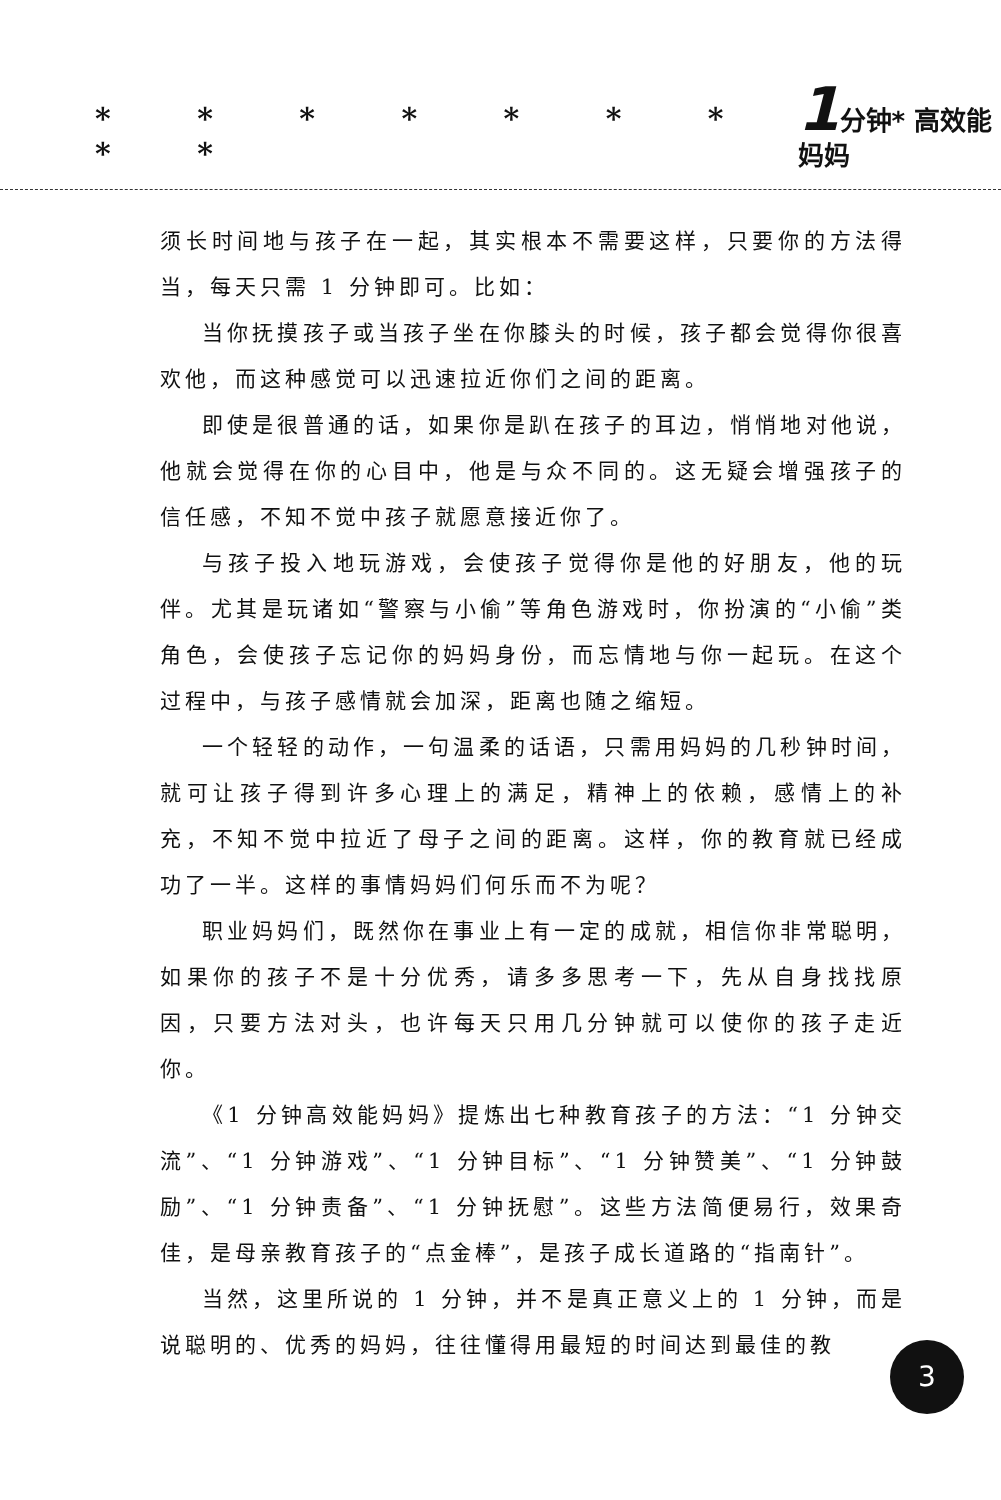* * * * * * * * * 1分钟* 高效能 妈妈
须长时间地与孩子在一起，其实根本不需要这样，只要你的方法得当，每天只需 1 分钟即可。比如：
当你抚摸孩子或当孩子坐在你膝头的时候，孩子都会觉得你很喜欢他，而这种感觉可以迅速拉近你们之间的距离。
即使是很普通的话，如果你是趴在孩子的耳边，悄悄地对他说，他就会觉得在你的心目中，他是与众不同的。这无疑会增强孩子的信任感，不知不觉中孩子就愿意接近你了。
与孩子投入地玩游戏，会使孩子觉得你是他的好朋友，他的玩伴。尤其是玩诸如“警察与小偷”等角色游戏时，你扮演的“小偷”类角色，会使孩子忘记你的妈妈身份，而忘情地与你一起玩。在这个过程中，与孩子感情就会加深，距离也随之缩短。
一个轻轻的动作，一句温柔的话语，只需用妈妈的几秒钟时间，就可让孩子得到许多心理上的满足，精神上的依赖，感情上的补充，不知不觉中拉近了母子之间的距离。这样，你的教育就已经成功了一半。这样的事情妈妈们何乐而不为呢？
职业妈妈们，既然你在事业上有一定的成就，相信你非常聪明，如果你的孩子不是十分优秀，请多多思考一下，先从自身找找原因，只要方法对头，也许每天只用几分钟就可以使你的孩子走近你。
《1 分钟高效能妈妈》提炼出七种教育孩子的方法：“1 分钟交流”、“1 分钟游戏”、“1 分钟目标”、“1 分钟赞美”、“1 分钟鼓励”、“1 分钟责备”、“1 分钟抚慰”。这些方法简便易行，效果奇佳，是母亲教育孩子的“点金棒”，是孩子成长道路的“指南针”。
当然，这里所说的 1 分钟，并不是真正意义上的 1 分钟，而是说聪明的、优秀的妈妈，往往懂得用最短的时间达到最佳的教
3